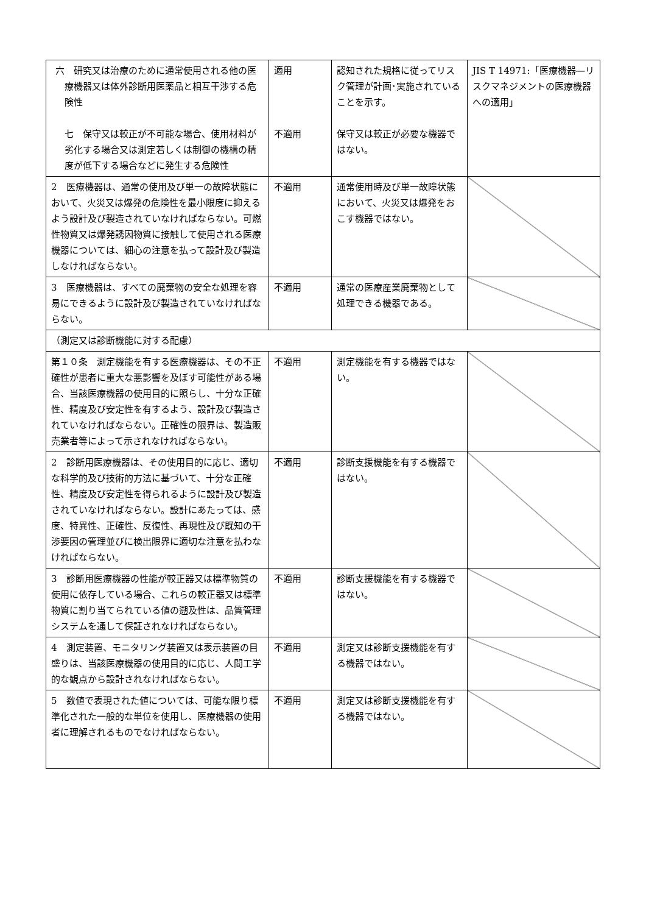| 六 研究又は治療のために通常使用される他の医療機器又は体外診断用医薬品と相互干渉する危険性 七 保守又は較正が不可能な場合、使用材料が劣化する場合又は測定若しくは制御の機構の精度が低下する場合などに発生する危険性 | 適用 不適用 | 認知された規格に従ってリスク管理が計画･実施されていることを示す。 保守又は較正が必要な機器ではない。 | JIS T 14971:「医療機器―リスクマネジメントの医療機器への適用」 |
| 2 医療機器は、通常の使用及び単一の故障状態において、火災又は爆発の危険性を最小限度に抑えるよう設計及び製造されていなければならない。可燃性物質又は爆発誘因物質に接触して使用される医療機器については、細心の注意を払って設計及び製造しなければならない。 | 不適用 | 通常使用時及び単一故障状態において、火災又は爆発をおこす機器ではない。 | |
| 3 医療機器は、すべての廃棄物の安全な処理を容易にできるように設計及び製造されていなければならない。 | 不適用 | 通常の医療産業廃棄物として処理できる機器である。 | |
| （測定又は診断機能に対する配慮） | | | |
| 第１０条 測定機能を有する医療機器は、その不正確性が患者に重大な悪影響を及ぼす可能性がある場合、当該医療機器の使用目的に照らし、十分な正確性、精度及び安定性を有するよう、設計及び製造されていなければならない。正確性の限界は、製造販売業者等によって示されなければならない。 | 不適用 | 測定機能を有する機器ではない。 | |
| 2 診断用医療機器は、その使用目的に応じ、適切な科学的及び技術的方法に基づいて、十分な正確性、精度及び安定性を得られるように設計及び製造されていなければならない。設計にあたっては、感度、特異性、正確性、反復性、再現性及び既知の干渉要因の管理並びに検出限界に適切な注意を払わなければならない。 | 不適用 | 診断支援機能を有する機器ではない。 | |
| 3 診断用医療機器の性能が較正器又は標準物質の使用に依存している場合、これらの較正器又は標準物質に割り当てられている値の遡及性は、品質管理システムを通して保証されなければならない。 | 不適用 | 診断支援機能を有する機器ではない。 | |
| 4 測定装置、モニタリング装置又は表示装置の目盛りは、当該医療機器の使用目的に応じ、人間工学的な観点から設計されなければならない。 | 不適用 | 測定又は診断支援機能を有する機器ではない。 | |
| 5 数値で表現された値については、可能な限り標準化された一般的な単位を使用し、医療機器の使用者に理解されるものでなければならない。 | 不適用 | 測定又は診断支援機能を有する機器ではない。 | |